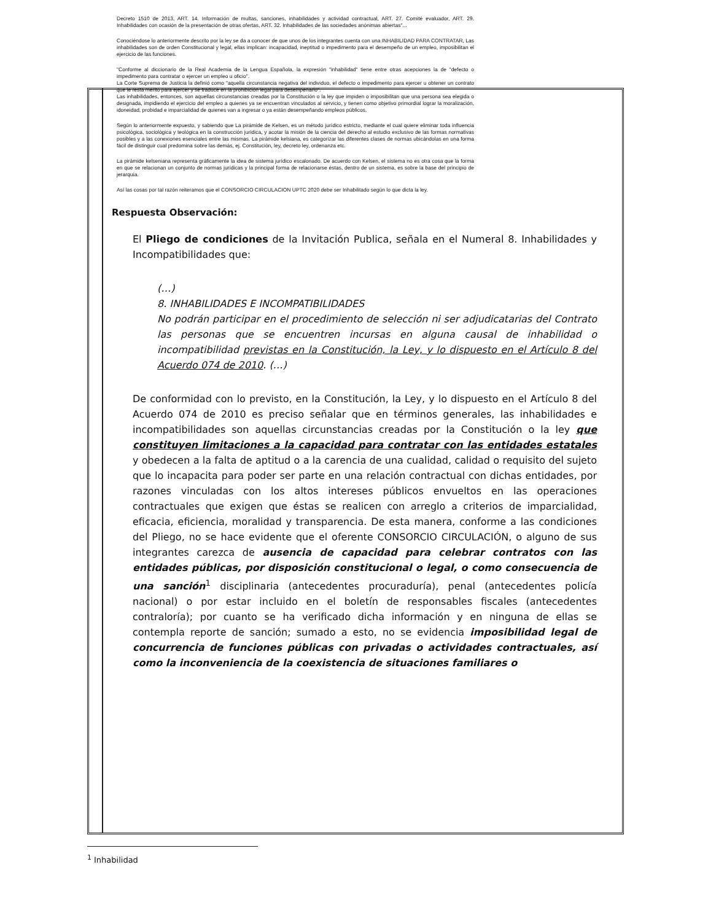Decreto 1510 de 2013, ART. 14. Información de multas, sanciones, inhabilidades y actividad contractual, ART. 27. Comité evaluador, ART. 29. Inhabilidades con ocasión de la presentación de otras ofertas, ART. 32. Inhabilidades de las sociedades anónimas abiertas"...
Conociéndose lo anteriormente descrito por la ley se da a conocer de que unos de los integrantes cuenta con una INHABILIDAD PARA CONTRATAR, Las inhabilidades son de orden Constitucional y legal, ellas implican: incapacidad, ineptitud o impedimento para el desempeño de un empleo, imposibilitan el ejercicio de las funciones.
"Conforme al diccionario de la Real Academia de la Lengua Española, la expresión "inhabilidad" tiene entre otras acepciones la de "defecto o impedimento para contratar o ejercer un empleo u oficio".
La Corte Suprema de Justicia la definió como "aquella circunstancia negativa del individuo, el defecto o impedimento para ejercer u obtener un contrato que le resta mérito para ejercer y se traduce en la prohibición legal para desempeñarlo".
Las inhabilidades, entonces, son aquellas circunstancias creadas por la Constitución o la ley que impiden o imposibilitan que una persona sea elegida o designada, impidiendo el ejercicio del empleo a quienes ya se encuentran vinculados al servicio, y tienen como objetivo primordial lograr la moralización, idoneidad, probidad e imparcialidad de quienes van a ingresar o ya están desempeñando empleos públicos.
Según lo anteriormente expuesto, y sabiendo que La pirámide de Kelsen, es un método jurídico estricto, mediante el cual quiere eliminar toda influencia psicológica, sociológica y teológica en la construcción jurídica, y acotar la misión de la ciencia del derecho al estudio exclusivo de las formas normativas posibles y a las conexiones esenciales entre las mismas. La pirámide kelsiana, es categorizar las diferentes clases de normas ubicándolas en una forma fácil de distinguir cual predomina sobre las demás, ej. Constitución, ley, decreto ley, ordenanza etc.
La pirámide kelseniana representa gráficamente la idea de sistema jurídico escalonado. De acuerdo con Kelsen, el sistema no es otra cosa que la forma en que se relacionan un conjunto de normas jurídicas y la principal forma de relacionarse éstas, dentro de un sistema, es sobre la base del principio de jerarquía.
Así las cosas por tal razón reiteramos que el CONSORCIO CIRCULACION UPTC 2020 debe ser Inhabilitado según lo que dicta la ley.
Respuesta Observación:
El Pliego de condiciones de la Invitación Publica, señala en el Numeral 8. Inhabilidades y Incompatibilidades que:
(…)
8. INHABILIDADES E INCOMPATIBILIDADES
No podrán participar en el procedimiento de selección ni ser adjudicatarias del Contrato las personas que se encuentren incursas en alguna causal de inhabilidad o incompatibilidad previstas en la Constitución, la Ley, y lo dispuesto en el Artículo 8 del Acuerdo 074 de 2010. (…)
De conformidad con lo previsto, en la Constitución, la Ley, y lo dispuesto en el Artículo 8 del Acuerdo 074 de 2010 es preciso señalar que en términos generales, las inhabilidades e incompatibilidades son aquellas circunstancias creadas por la Constitución o la ley que constituyen limitaciones a la capacidad para contratar con las entidades estatales y obedecen a la falta de aptitud o a la carencia de una cualidad, calidad o requisito del sujeto que lo incapacita para poder ser parte en una relación contractual con dichas entidades, por razones vinculadas con los altos intereses públicos envueltos en las operaciones contractuales que exigen que éstas se realicen con arreglo a criterios de imparcialidad, eficacia, eficiencia, moralidad y transparencia. De esta manera, conforme a las condiciones del Pliego, no se hace evidente que el oferente CONSORCIO CIRCULACIÓN, o alguno de sus integrantes carezca de ausencia de capacidad para celebrar contratos con las entidades públicas, por disposición constitucional o legal, o como consecuencia de una sanción<sup>1</sup> disciplinaria (antecedentes procuraduría), penal (antecedentes policía nacional) o por estar incluido en el boletín de responsables fiscales (antecedentes contraloría); por cuanto se ha verificado dicha información y en ninguna de ellas se contempla reporte de sanción; sumado a esto, no se evidencia imposibilidad legal de concurrencia de funciones públicas con privadas o actividades contractuales, así como la inconveniencia de la coexistencia de situaciones familiares o
<sup>1</sup> Inhabilidad